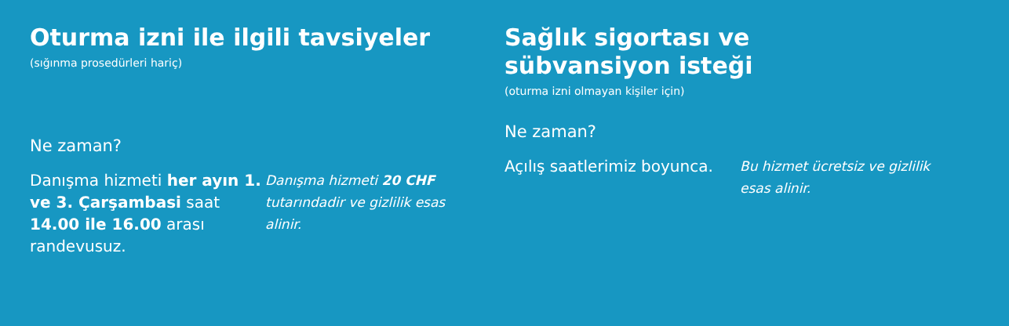Oturma izni ile ilgili tavsiyeler
(sığınma prosedürleri hariç)
Ne zaman?
Danışma hizmeti her ayın 1. ve 3. Çarşambasi saat 14.00 ile 16.00 arası randevusuz.
Danışma hizmeti 20 CHF tutarındadir ve gizlilik esas alinir.
Sağlık sigortası ve sübvansiyon isteği
(oturma izni olmayan kişiler için)
Ne zaman?
Açılış saatlerimiz boyunca.
Bu hizmet ücretsiz ve gizlilik esas alinir.